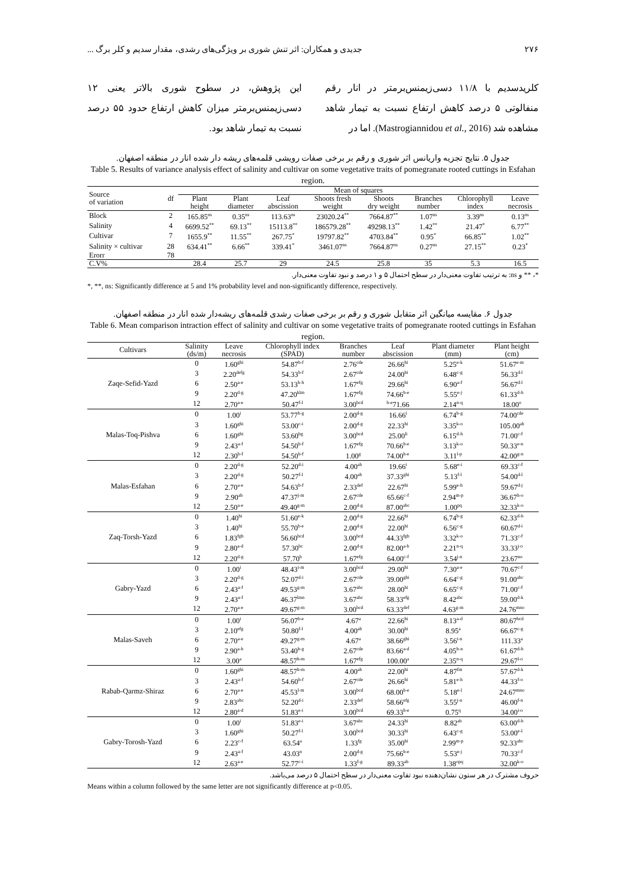۲۷۶ جدیدی و همکاران: اثر تنش شوری بر ویژگی‌های رشدی، مقدار سدیم و کلر برگ ...
کلریدسدیم با ۱۱/۸ دسی‌زیمنس‌برمتر در انار رقم منفالوتی ۵ درصد کاهش ارتفاع نسبت به تیمار شاهد مشاهده شد (Mastrogiannidou et al., 2016). اما در
این پژوهش، در سطوح شوری بالاتر یعنی ۱۲ دسی‌زیمنس‌برمتر میزان کاهش ارتفاع حدود ۵۵ درصد نسبت به تیمار شاهد بود.
جدول ۵. نتایج تجزیه واریانس اثر شوری و رقم بر برخی صفات رویشی قلمه‌های ریشه دار شده انار در منطقه اصفهان.
Table 5. Results of variance analysis effect of salinity and cultivar on some vegetative traits of pomegranate rooted cuttings in Esfahan region.
| Source of variation | df | Mean of squares | | | | | | | |
| --- | --- | --- | --- | --- | --- | --- | --- | --- | --- |
| | | Plant height | Plant diameter | Leaf abscission | Shoots fresh weight | Shoots dry weight | Branches number | Chlorophyll index | Leave necrosis |
| Block | 2 | 165.85<sup>ns</sup> | 0.35<sup>ns</sup> | 113.63<sup>ns</sup> | 23020.24<sup>**</sup> | 7664.87<sup>**</sup> | 1.07<sup>ns</sup> | 3.39<sup>ns</sup> | 0.13<sup>ns</sup> |
| Salinity | 4 | 6699.52<sup>**</sup> | 69.13<sup>**</sup> | 15113.8<sup>**</sup> | 186579.28<sup>**</sup> | 49298.13<sup>**</sup> | 1.42<sup>**</sup> | 21.47<sup>*</sup> | 6.77<sup>**</sup> |
| Cultivar | 7 | 1655.9<sup>**</sup> | 11.55<sup>**</sup> | 267.75<sup>*</sup> | 19797.82<sup>**</sup> | 4703.84<sup>**</sup> | 0.95<sup>*</sup> | 66.85<sup>**</sup> | 1.02<sup>**</sup> |
| Salinity × cultivar | 28 | 634.41<sup>**</sup> | 6.66<sup>**</sup> | 339.41<sup>*</sup> | 3461.07<sup>ns</sup> | 7664.87<sup>ns</sup> | 0.27<sup>ns</sup> | 27.15<sup>**</sup> | 0.23<sup>*</sup> |
| Erorr | 78 | | | | | | | | |
| C.V% | | 28.4 | 25.7 | 29 | 24.5 | 25.8 | 35 | 5.3 | 16.5 |
*، ** و ns: به ترتیب تفاوت معنی‌دار در سطح احتمال ۵ و ۱ درصد و نبود تفاوت معنی‌دار.
*, **, ns: Significantly difference at 5 and 1% probability level and non-significantly difference, respectively.
جدول ۶. مقایسه میانگین اثر متقابل شوری و رقم بر برخی صفات رشدی قلمه‌های ریشه‌دار شده انار در منطقه اصفهان.
Table 6. Mean comparison intraction effect of salinity and cultivar on some vegetative traits of pomegranate rooted cuttings in Esfahan region.
| Cultivars | Salinity (ds/m) | Leave necrosis | Chlorophyll index (SPAD) | Branches number | Leaf abscission | Plant diameter (mm) | Plant height (cm) |
| --- | --- | --- | --- | --- | --- | --- | --- |
| Zaqe-Sefid-Yazd | 0 | 1.60<sup>ghi</sup> | 54.87<sup>b-f</sup> | 2.76<sup>cde</sup> | 26.66<sup>hi</sup> | 5.25<sup>e-k</sup> | 51.67<sup>e-m</sup> |
| | 3 | 2.20<sup>defg</sup> | 54.33<sup>b-f</sup> | 2.67<sup>cde</sup> | 24.00<sup>hi</sup> | 6.48<sup>c-g</sup> | 56.33<sup>d-l</sup> |
| | 6 | 2.50<sup>a-e</sup> | 53.13<sup>b-h</sup> | 1.67<sup>efg</sup> | 29.66<sup>hi</sup> | 6.90<sup>a-f</sup> | 56.67<sup>d-l</sup> |
| | 9 | 2.20<sup>d-g</sup> | 47.20<sup>klm</sup> | 1.67<sup>efg</sup> | 74.66<sup>b-e</sup> | 5.55<sup>e-j</sup> | 61.33<sup>d-h</sup> |
| | 12 | 2.70<sup>a-e</sup> | 50.47<sup>f-l</sup> | 3.00<sup>bcd</sup> | <sup>b-e</sup>71.66 | 2.14<sup>n-q</sup> | 18.00<sup>o</sup> |
| Malas-Toq-Pishva | 0 | 1.00<sup>i</sup> | 53.77<sup>b-g</sup> | 2.00<sup>d-g</sup> | 16.66<sup>i</sup> | 6.74<sup>b-g</sup> | 74.00<sup>cde</sup> |
| | 3 | 1.60<sup>ghi</sup> | 53.00<sup>c-i</sup> | 2.00<sup>d-g</sup> | 22.33<sup>hi</sup> | 3.35<sup>k-o</sup> | 105.00<sup>ab</sup> |
| | 6 | 1.60<sup>ghi</sup> | 53.60<sup>bg</sup> | 3.00<sup>bcd</sup> | 25.00<sup>li</sup> | 6.15<sup>d-h</sup> | 71.00<sup>c-f</sup> |
| | 9 | 2.43<sup>a-f</sup> | 54.50<sup>b-f</sup> | 1.67<sup>efg</sup> | 70.66<sup>b-e</sup> | 3.13<sup>k-o</sup> | 50.33<sup>e-n</sup> |
| | 12 | 2.30<sup>b-f</sup> | 54.50<sup>b-f</sup> | 1.00<sup>g</sup> | 74.00<sup>b-e</sup> | 3.11<sup>l-p</sup> | 42.00<sup>g-n</sup> |
| Malas-Esfahan | 0 | 2.20<sup>d-g</sup> | 52.20<sup>d-i</sup> | 4.00<sup>ab</sup> | 19.66<sup>i</sup> | 5.68<sup>e-i</sup> | 69.33<sup>c-f</sup> |
| | 3 | 2.20<sup>d-g</sup> | 50.27<sup>f-l</sup> | 4.00<sup>ab</sup> | 37.33<sup>ghi</sup> | 5.13<sup>f-l</sup> | 54.00<sup>d-l</sup> |
| | 6 | 2.70<sup>a-e</sup> | 54.63<sup>b-f</sup> | 2.33<sup>def</sup> | 22.67<sup>hi</sup> | 5.99<sup>e-h</sup> | 59.67<sup>d-j</sup> |
| | 9 | 2.90<sup>ab</sup> | 47.37<sup>j-m</sup> | 2.67<sup>cde</sup> | 65.66<sup>c-f</sup> | 2.94<sup>m-p</sup> | 36.67<sup>h-o</sup> |
| | 12 | 2.50<sup>a-e</sup> | 49.40<sup>g-m</sup> | 2.00<sup>d-g</sup> | 87.00<sup>abc</sup> | 1.00<sup>pq</sup> | 32.33<sup>k-o</sup> |
| Zaq-Torsh-Yazd | 0 | 1.40<sup>hi</sup> | 51.60<sup>e-k</sup> | 2.00<sup>d-g</sup> | 22.66<sup>hi</sup> | 6.74<sup>b-g</sup> | 62.33<sup>d-h</sup> |
| | 3 | 1.40<sup>hi</sup> | 55.70<sup>b-e</sup> | 2.00<sup>d-g</sup> | 22.00<sup>hi</sup> | 6.56<sup>c-g</sup> | 60.67<sup>d-i</sup> |
| | 6 | 1.83<sup>fgh</sup> | 56.60<sup>bcd</sup> | 3.00<sup>bcd</sup> | 44.33<sup>fgh</sup> | 3.32<sup>k-o</sup> | 71.33<sup>c-f</sup> |
| | 9 | 2.80<sup>a-d</sup> | 57.30<sup>bc</sup> | 2.00<sup>d-g</sup> | 82.00<sup>a-b</sup> | 2.21<sup>n-q</sup> | 33.33<sup>j-o</sup> |
| | 12 | 2.20<sup>d-g</sup> | 57.70<sup>b</sup> | 1.67<sup>efg</sup> | 64.00<sup>c-f</sup> | 3.54<sup>j-n</sup> | 23.67<sup>no</sup> |
| Gabry-Yazd | 0 | 1.00<sup>i</sup> | 48.43<sup>i-m</sup> | 3.00<sup>bcd</sup> | 29.00<sup>hi</sup> | 7.30<sup>a-e</sup> | 70.67<sup>c-f</sup> |
| | 3 | 2.20<sup>d-g</sup> | 52.07<sup>d-i</sup> | 2.67<sup>cde</sup> | 39.00<sup>ghi</sup> | 6.64<sup>c-g</sup> | 91.00<sup>abc</sup> |
| | 6 | 2.43<sup>a-f</sup> | 49.53<sup>g-m</sup> | 3.67<sup>abc</sup> | 28.00<sup>hi</sup> | 6.65<sup>c-g</sup> | 71.00<sup>c-f</sup> |
| | 9 | 2.43<sup>a-f</sup> | 46.37<sup>lmn</sup> | 3.67<sup>abc</sup> | 58.33<sup>efg</sup> | 8.42<sup>abc</sup> | 59.00<sup>d-k</sup> |
| | 12 | 2.70<sup>a-e</sup> | 49.67<sup>g-m</sup> | 3.00<sup>bcd</sup> | 63.33<sup>def</sup> | 4.63<sup>g-m</sup> | 24.76<sup>mno</sup> |
| Malas-Saveh | 0 | 1.00<sup>i</sup> | 56.07<sup>b-e</sup> | 4.67<sup>a</sup> | 22.66<sup>hi</sup> | 8.13<sup>a-d</sup> | 80.67<sup>bcd</sup> |
| | 3 | 2.10<sup>efg</sup> | 50.80<sup>f-l</sup> | 4.00<sup>ab</sup> | 30.00<sup>hi</sup> | 8.95<sup>a</sup> | 66.67<sup>c-g</sup> |
| | 6 | 2.70<sup>a-e</sup> | 49.27<sup>g-m</sup> | 4.67<sup>a</sup> | 38.66<sup>ghi</sup> | 3.56<sup>i-n</sup> | 111.33<sup>a</sup> |
| | 9 | 2.90<sup>a-b</sup> | 53.40<sup>b-g</sup> | 2.67<sup>cde</sup> | 83.66<sup>a-d</sup> | 4.05<sup>h-n</sup> | 61.67<sup>d-h</sup> |
| | 12 | 3.00<sup>a</sup> | 48.57<sup>h-m</sup> | 1.67<sup>efg</sup> | 100.00<sup>a</sup> | 2.35<sup>n-q</sup> | 29.67<sup>l-o</sup> |
| Rabab-Qarmz-Shiraz | 0 | 1.60<sup>ghi</sup> | 48.57<sup>h-m</sup> | 4.00<sup>ab</sup> | 22.00<sup>hi</sup> | 4.87<sup>fm</sup> | 57.67<sup>d-k</sup> |
| | 3 | 2.43<sup>a-f</sup> | 54.60<sup>b-f</sup> | 2.67<sup>cde</sup> | 26.66<sup>hi</sup> | 5.81<sup>e-h</sup> | 44.33<sup>f-o</sup> |
| | 6 | 2.70<sup>a-e</sup> | 45.53<sup>l-m</sup> | 3.00<sup>bcd</sup> | 68.00<sup>b-e</sup> | 5.18<sup>e-l</sup> | 24.67<sup>mno</sup> |
| | 9 | 2.83<sup>abc</sup> | 52.20<sup>d-i</sup> | 2.33<sup>def</sup> | 58.66<sup>efg</sup> | 3.55<sup>j-n</sup> | 46.00<sup>f-n</sup> |
| | 12 | 2.80<sup>a-d</sup> | 51.83<sup>e-i</sup> | 3.00<sup>bcd</sup> | 69.33<sup>b-e</sup> | 0.75<sup>q</sup> | 34.00<sup>i-o</sup> |
| Gabry-Torosh-Yazd | 0 | 1.00<sup>i</sup> | 51.83<sup>e-i</sup> | 3.67<sup>abc</sup> | 24.33<sup>hi</sup> | 8.82<sup>ab</sup> | 63.00<sup>d-h</sup> |
| | 3 | 1.60<sup>ghi</sup> | 50.27<sup>f-l</sup> | 3.00<sup>bcd</sup> | 30.33<sup>hi</sup> | 6.43<sup>c-g</sup> | 53.00<sup>e-l</sup> |
| | 6 | 2.23<sup>c-f</sup> | 63.54<sup>a</sup> | 1.33<sup>fg</sup> | 35.00<sup>hi</sup> | 2.99<sup>m-p</sup> | 92.33<sup>abc</sup> |
| | 9 | 2.43<sup>a-f</sup> | 43.03<sup>n</sup> | 2.00<sup>d-g</sup> | 75.66<sup>b-e</sup> | 5.53<sup>e-j</sup> | 70.33<sup>c-f</sup> |
| | 12 | 2.63<sup>a-e</sup> | 52.77<sup>c-i</sup> | 1.33<sup>f-g</sup> | 89.33<sup>ab</sup> | 1.38<sup>opq</sup> | 32.00<sup>k-o</sup> |
حروف مشترک در هر ستون نشان‌دهنده نبود تفاوت معنی‌دار در سطح احتمال ۵ درصد می‌باشد.
Means within a column followed by the same letter are not significantly difference at p<0.05.